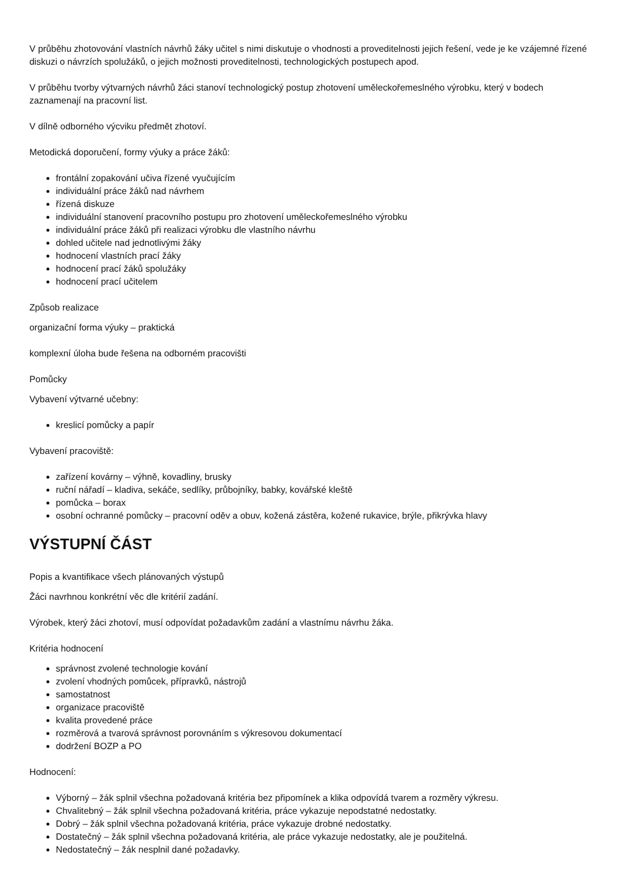V průběhu zhotovování vlastních návrhů žáky učitel s nimi diskutuje o vhodnosti a proveditelnosti jejich řešení, vede je ke vzájemné řízené diskuzi o návrzích spolužáků, o jejich možnosti proveditelnosti, technologických postupech apod.
V průběhu tvorby výtvarných návrhů žáci stanoví technologický postup zhotovení uměleckořemeslného výrobku, který v bodech zaznamenají na pracovní list.
V dílně odborného výcviku předmět zhotoví.
Metodická doporučení, formy výuky a práce žáků:
frontální zopakování učiva řízené vyučujícím
individuální práce žáků nad návrhem
řízená diskuze
individuální stanovení pracovního postupu pro zhotovení uměleckořemeslného výrobku
individuální práce žáků při realizaci výrobku dle vlastního návrhu
dohled učitele nad jednotlivými žáky
hodnocení vlastních prací žáky
hodnocení prací žáků spolužáky
hodnocení prací učitelem
Způsob realizace
organizační forma výuky – praktická
komplexní úloha bude řešena na odborném pracovišti
Pomůcky
Vybavení výtvarné učebny:
kreslicí pomůcky a papír
Vybavení pracoviště:
zařízení kovárny – výhně, kovadliny, brusky
ruční nářadí – kladiva, sekáče, sedlíky, průbojníky, babky, kovářské kleště
pomůcka – borax
osobní ochranné pomůcky – pracovní oděv a obuv, kožená zástěra, kožené rukavice, brýle, přikrývka hlavy
VÝSTUPNÍ ČÁST
Popis a kvantifikace všech plánovaných výstupů
Žáci navrhnou konkrétní věc dle kritérií zadání.
Výrobek, který žáci zhotoví, musí odpovídat požadavkům zadání a vlastnímu návrhu žáka.
Kritéria hodnocení
správnost zvolené technologie kování
zvolení vhodných pomůcek, přípravků, nástrojů
samostatnost
organizace pracoviště
kvalita provedené práce
rozměrová a tvarová správnost porovnáním s výkresovou dokumentací
dodržení BOZP a PO
Hodnocení:
Výborný – žák splnil všechna požadovaná kritéria bez připomínek a klika odpovídá tvarem a rozměry výkresu.
Chvalitebný – žák splnil všechna požadovaná kritéria, práce vykazuje nepodstatné nedostatky.
Dobrý – žák splnil všechna požadovaná kritéria, práce vykazuje drobné nedostatky.
Dostatečný – žák splnil všechna požadovaná kritéria, ale práce vykazuje nedostatky, ale je použitelná.
Nedostatečný – žák nesplnil dané požadavky.